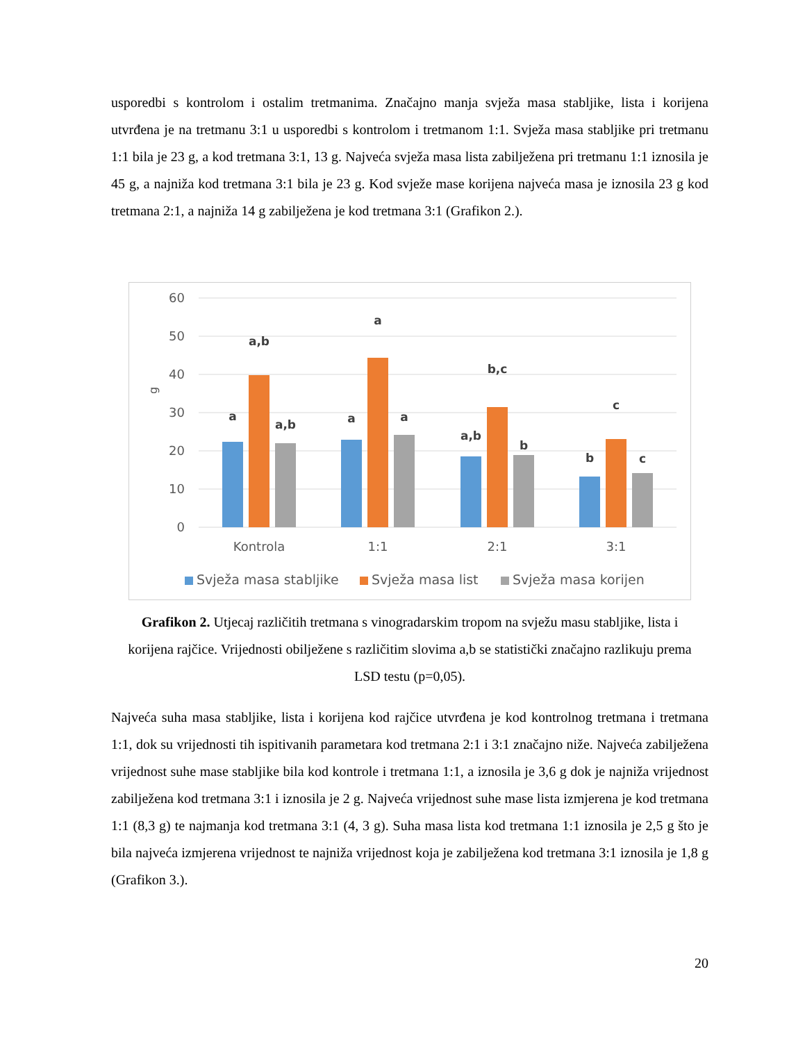usporedbi s kontrolom i ostalim tretmanima. Značajno manja svježa masa stabljike, lista i korijena utvrđena je na tretmanu 3:1 u usporedbi s kontrolom i tretmanom 1:1. Svježa masa stabljike pri tretmanu 1:1 bila je 23 g, a kod tretmana 3:1, 13 g. Najveća svježa masa lista zabilježena pri tretmanu 1:1 iznosila je 45 g, a najniža kod tretmana 3:1 bila je 23 g. Kod svježe mase korijena najveća masa je iznosila 23 g kod tretmana 2:1, a najniža 14 g zabilježena je kod tretmana 3:1 (Grafikon 2.).
60
50
40
30
20
10
0
g
a
a,b
a,b
a
a
a
a,b
b,c
b
b
c
c
Kontrola
1:1
2:1
3:1
Svježa masa stabljike
Svježa masa list
Svježa masa korijen
Grafikon 2. Utjecaj različitih tretmana s vinogradarskim tropom na svježu masu stabljike, lista i korijena rajčice. Vrijednosti obilježene s različitim slovima a,b se statistički značajno razlikuju prema LSD testu (p=0,05).
Najveća suha masa stabljike, lista i korijena kod rajčice utvrđena je kod kontrolnog tretmana i tretmana 1:1, dok su vrijednosti tih ispitivanih parametara kod tretmana 2:1 i 3:1 značajno niže. Najveća zabilježena vrijednost suhe mase stabljike bila kod kontrole i tretmana 1:1, a iznosila je 3,6 g dok je najniža vrijednost zabilježena kod tretmana 3:1 i iznosila je 2 g. Najveća vrijednost suhe mase lista izmjerena je kod tretmana 1:1 (8,3 g) te najmanja kod tretmana 3:1 (4, 3 g). Suha masa lista kod tretmana 1:1 iznosila je 2,5 g što je bila najveća izmjerena vrijednost te najniža vrijednost koja je zabilježena kod tretmana 3:1 iznosila je 1,8 g (Grafikon 3.).
20